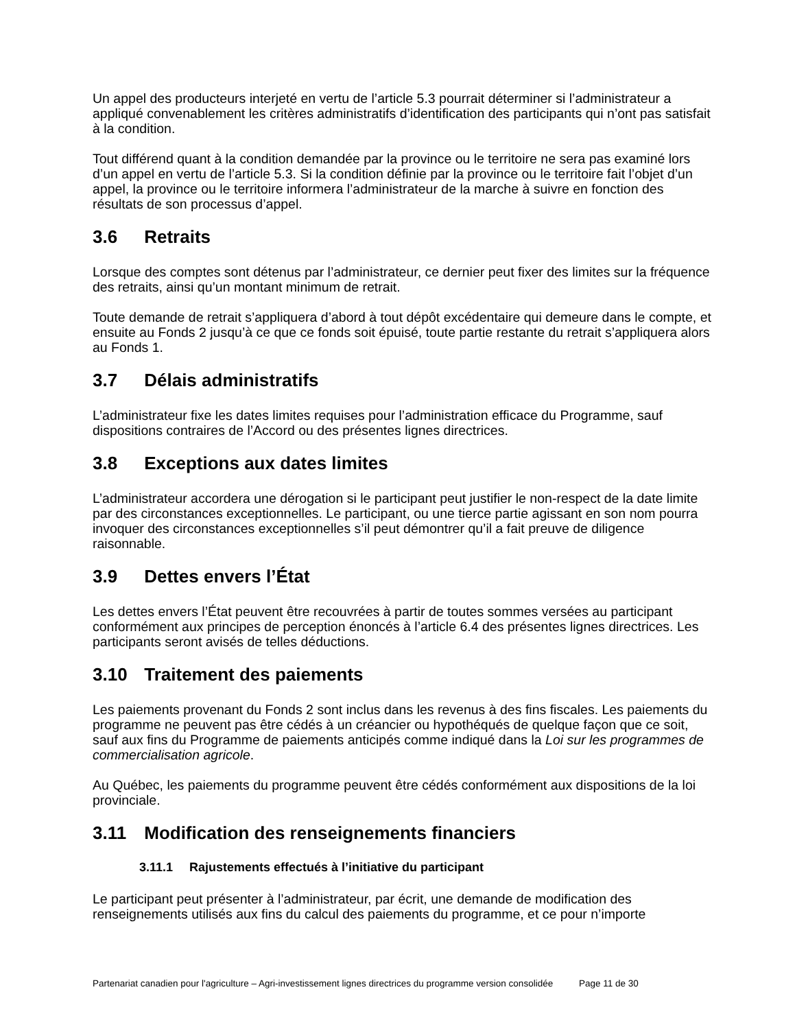Un appel des producteurs interjeté en vertu de l’article 5.3 pourrait déterminer si l’administrateur a appliqué convenablement les critères administratifs d’identification des participants qui n’ont pas satisfait à la condition.
Tout différend quant à la condition demandée par la province ou le territoire ne sera pas examiné lors d’un appel en vertu de l’article 5.3. Si la condition définie par la province ou le territoire fait l’objet d’un appel, la province ou le territoire informera l’administrateur de la marche à suivre en fonction des résultats de son processus d’appel.
3.6 Retraits
Lorsque des comptes sont détenus par l’administrateur, ce dernier peut fixer des limites sur la fréquence des retraits, ainsi qu’un montant minimum de retrait.
Toute demande de retrait s’appliquera d’abord à tout dépôt excédentaire qui demeure dans le compte, et ensuite au Fonds 2 jusqu’à ce que ce fonds soit épuisé, toute partie restante du retrait s’appliquera alors au Fonds 1.
3.7 Délais administratifs
L’administrateur fixe les dates limites requises pour l’administration efficace du Programme, sauf dispositions contraires de l’Accord ou des présentes lignes directrices.
3.8 Exceptions aux dates limites
L’administrateur accordera une dérogation si le participant peut justifier le non-respect de la date limite par des circonstances exceptionnelles. Le participant, ou une tierce partie agissant en son nom pourra invoquer des circonstances exceptionnelles s’il peut démontrer qu’il a fait preuve de diligence raisonnable.
3.9 Dettes envers l’État
Les dettes envers l’État peuvent être recouvrées à partir de toutes sommes versées au participant conformément aux principes de perception énoncés à l’article 6.4 des présentes lignes directrices. Les participants seront avisés de telles déductions.
3.10 Traitement des paiements
Les paiements provenant du Fonds 2 sont inclus dans les revenus à des fins fiscales. Les paiements du programme ne peuvent pas être cédés à un créancier ou hypothéqués de quelque façon que ce soit, sauf aux fins du Programme de paiements anticipés comme indiqué dans la Loi sur les programmes de commercialisation agricole.
Au Québec, les paiements du programme peuvent être cédés conformément aux dispositions de la loi provinciale.
3.11 Modification des renseignements financiers
3.11.1 Rajustements effectués à l’initiative du participant
Le participant peut présenter à l’administrateur, par écrit, une demande de modification des renseignements utilisés aux fins du calcul des paiements du programme, et ce pour n’importe
Partenariat canadien pour l'agriculture – Agri-investissement lignes directrices du programme version consolidée Page 11 de 30